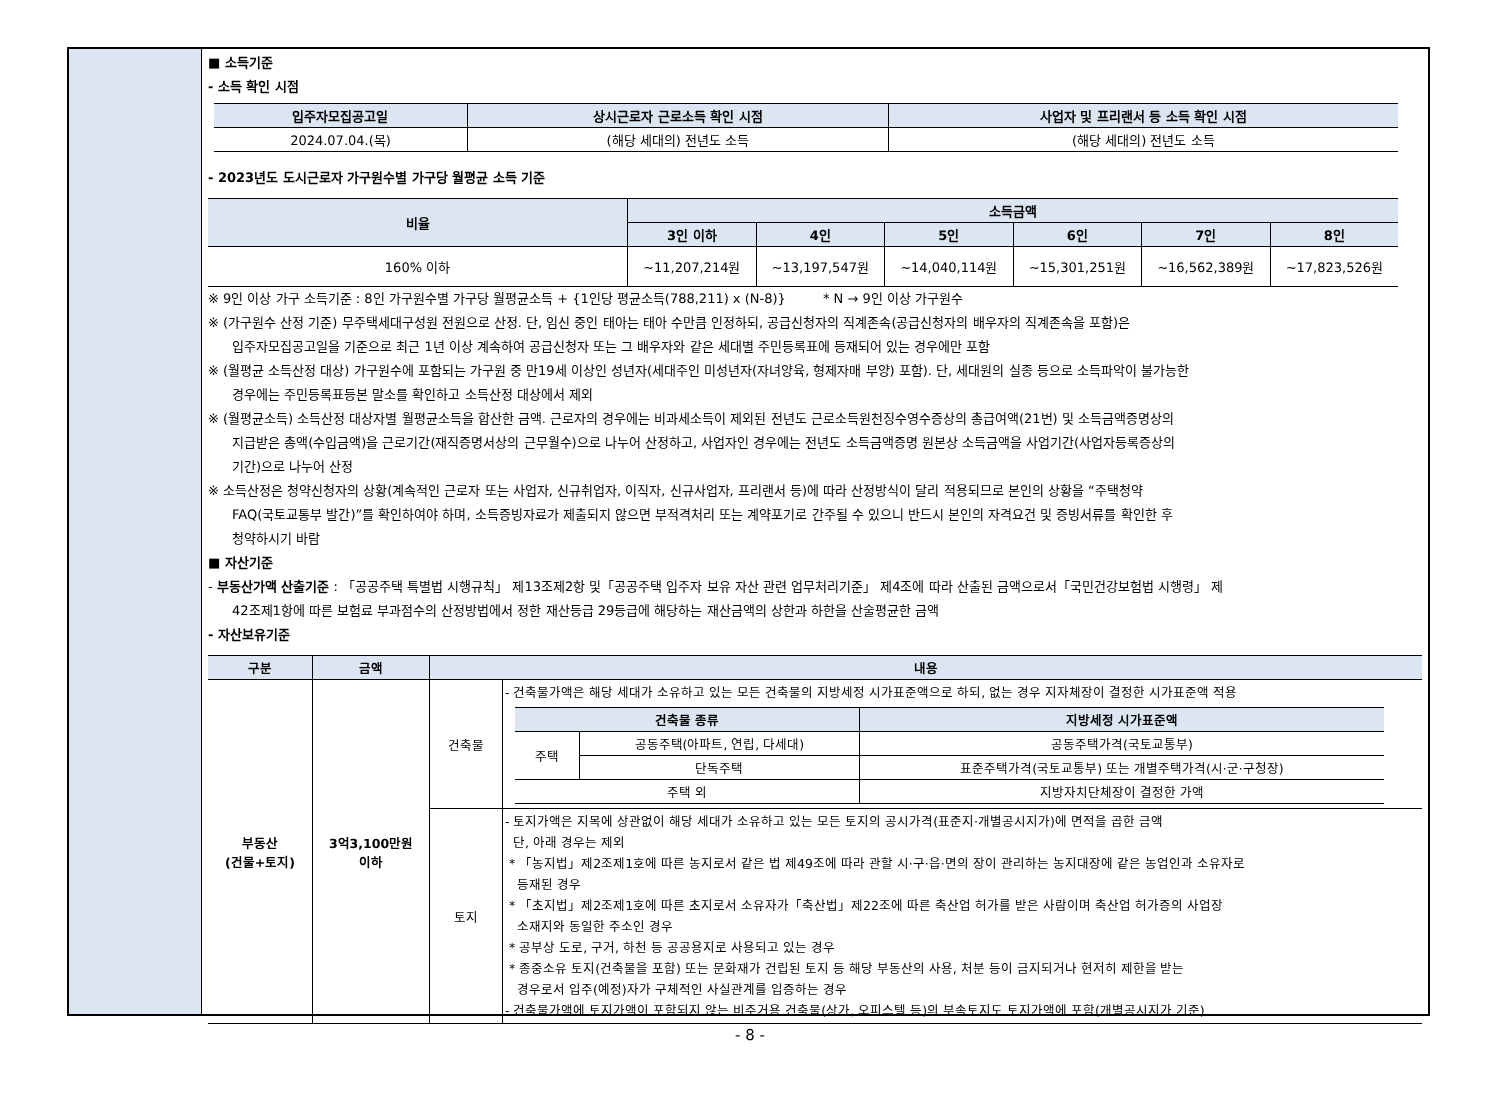■ 소득기준
- 소득 확인 시점
| 입주자모집공고일 | 상시근로자 근로소득 확인 시점 | 사업자 및 프리랜서 등 소득 확인 시점 |
| --- | --- | --- |
| 2024.07.04.(목) | (해당 세대의) 전년도 소득 | (해당 세대의) 전년도 소득 |
- 2023년도 도시근로자 가구원수별 가구당 월평균 소득 기준
| 비율 | 소득금액 | | | | | |
| --- | --- | --- | --- | --- | --- | --- |
| | 3인 이하 | 4인 | 5인 | 6인 | 7인 | 8인 |
| 160% 이하 | ~11,207,214원 | ~13,197,547원 | ~14,040,114원 | ~15,301,251원 | ~16,562,389원 | ~17,823,526원 |
※ 9인 이상 가구 소득기준 : 8인 가구원수별 가구당 월평균소득 + {1인당 평균소득(788,211) x (N-8)} * N → 9인 이상 가구원수
※ (가구원수 산정 기준) 무주택세대구성원 전원으로 산정. 단, 임신 중인 태아는 태아 수만큼 인정하되, 공급신청자의 직계존속(공급신청자의 배우자의 직계존속을 포함)은
입주자모집공고일을 기준으로 최근 1년 이상 계속하여 공급신청자 또는 그 배우자와 같은 세대별 주민등록표에 등재되어 있는 경우에만 포함
※ (월평균 소득산정 대상) 가구원수에 포함되는 가구원 중 만19세 이상인 성년자(세대주인 미성년자(자녀양육, 형제자매 부양) 포함). 단, 세대원의 실종 등으로 소득파악이 불가능한
경우에는 주민등록표등본 말소를 확인하고 소득산정 대상에서 제외
※ (월평균소득) 소득산정 대상자별 월평균소득을 합산한 금액. 근로자의 경우에는 비과세소득이 제외된 전년도 근로소득원천징수영수증상의 총급여액(21번) 및 소득금액증명상의
지급받은 총액(수입금액)을 근로기간(재직증명서상의 근무월수)으로 나누어 산정하고, 사업자인 경우에는 전년도 소득금액증명 원본상 소득금액을 사업기간(사업자등록증상의
기간)으로 나누어 산정
※ 소득산정은 청약신청자의 상황(계속적인 근로자 또는 사업자, 신규취업자, 이직자, 신규사업자, 프리랜서 등)에 따라 산정방식이 달리 적용되므로 본인의 상황을 “주택청약
FAQ(국토교통부 발간)”를 확인하여야 하며, 소득증빙자료가 제출되지 않으면 부적격처리 또는 계약포기로 간주될 수 있으니 반드시 본인의 자격요건 및 증빙서류를 확인한 후
청약하시기 바람
■ 자산기준
- 부동산가액 산출기준 : 「공공주택 특별법 시행규칙」 제13조제2항 및「공공주택 입주자 보유 자산 관련 업무처리기준」 제4조에 따라 산출된 금액으로서「국민건강보험법 시행령」 제
42조제1항에 따른 보험료 부과점수의 산정방법에서 정한 재산등급 29등급에 해당하는 재산금액의 상한과 하한을 산술평균한 금액
- 자산보유기준
| 구분 | 금액 | 내용 | |
| --- | --- | --- | --- |
| 부동산 (건물+토지) | 3억3,100만원 이하 | 건축물 | - 건축물가액은 해당 세대가 소유하고 있는 모든 건축물의 지방세정 시가표준액으로 하되, 없는 경우 지자체장이 결정한 시가표준액 적용 / 건축물 종류 / / 지방세정 시가표준액 / / --- / --- / --- / / 주택 / 공동주택(아파트, 연립, 다세대) / 공동주택가격(국토교통부) / / / 단독주택 / 표준주택가격(국토교통부) 또는 개별주택가격(시·군·구청장) / / 주택 외 / / 지방자치단체장이 결정한 가액 / |
| | | 토지 | - 토지가액은 지목에 상관없이 해당 세대가 소유하고 있는 모든 토지의 공시가격(표준지·개별공시지가)에 면적을 곱한 금액 단, 아래 경우는 제외 * 「농지법」제2조제1호에 따른 농지로서 같은 법 제49조에 따라 관할 시·구·읍·면의 장이 관리하는 농지대장에 같은 농업인과 소유자로 등재된 경우 * 「초지법」제2조제1호에 따른 초지로서 소유자가「축산법」제22조에 따른 축산업 허가를 받은 사람이며 축산업 허가증의 사업장 소재지와 동일한 주소인 경우 * 공부상 도로, 구거, 하천 등 공공용지로 사용되고 있는 경우 * 종중소유 토지(건축물을 포함) 또는 문화재가 건립된 토지 등 해당 부동산의 사용, 처분 등이 금지되거나 현저히 제한을 받는 경우로서 입주(예정)자가 구체적인 사실관계를 입증하는 경우 - 건축물가액에 토지가액이 포함되지 않는 비주거용 건축물(상가, 오피스텔 등)의 부속토지도 토지가액에 포함(개별공시지가 기준) |
- 8 -